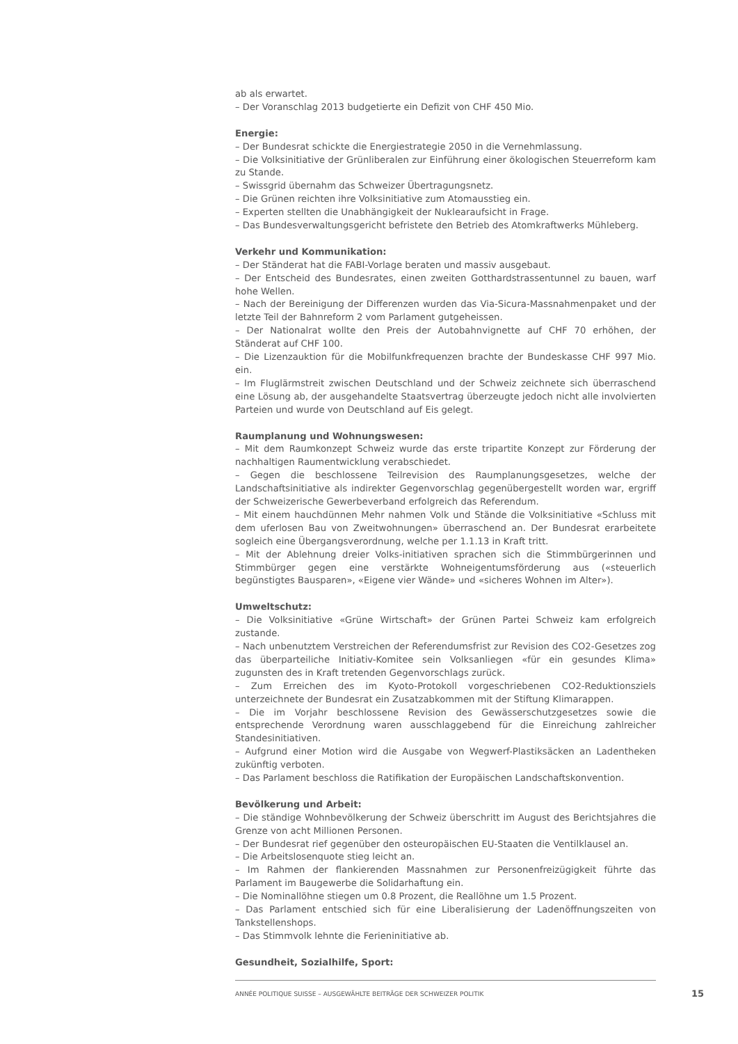ab als erwartet.
– Der Voranschlag 2013 budgetierte ein Defizit von CHF 450 Mio.
Energie:
– Der Bundesrat schickte die Energiestrategie 2050 in die Vernehmlassung.
– Die Volksinitiative der Grünliberalen zur Einführung einer ökologischen Steuerreform kam zu Stande.
– Swissgrid übernahm das Schweizer Übertragungsnetz.
– Die Grünen reichten ihre Volksinitiative zum Atomausstieg ein.
– Experten stellten die Unabhängigkeit der Nuklearaufsicht in Frage.
– Das Bundesverwaltungsgericht befristete den Betrieb des Atomkraftwerks Mühleberg.
Verkehr und Kommunikation:
– Der Ständerat hat die FABI-Vorlage beraten und massiv ausgebaut.
– Der Entscheid des Bundesrates, einen zweiten Gotthardstrassentunnel zu bauen, warf hohe Wellen.
– Nach der Bereinigung der Differenzen wurden das Via-Sicura-Massnahmenpaket und der letzte Teil der Bahnreform 2 vom Parlament gutgeheissen.
– Der Nationalrat wollte den Preis der Autobahnvignette auf CHF 70 erhöhen, der Ständerat auf CHF 100.
– Die Lizenzauktion für die Mobilfunkfrequenzen brachte der Bundeskasse CHF 997 Mio. ein.
– Im Fluglärmstreit zwischen Deutschland und der Schweiz zeichnete sich überraschend eine Lösung ab, der ausgehandelte Staatsvertrag überzeugte jedoch nicht alle involvierten Parteien und wurde von Deutschland auf Eis gelegt.
Raumplanung und Wohnungswesen:
– Mit dem Raumkonzept Schweiz wurde das erste tripartite Konzept zur Förderung der nachhaltigen Raumentwicklung verabschiedet.
– Gegen die beschlossene Teilrevision des Raumplanungsgesetzes, welche der Landschaftsinitiative als indirekter Gegenvorschlag gegenübergestellt worden war, ergriff der Schweizerische Gewerbeverband erfolgreich das Referendum.
– Mit einem hauchdünnen Mehr nahmen Volk und Stände die Volksinitiative «Schluss mit dem uferlosen Bau von Zweitwohnungen» überraschend an. Der Bundesrat erarbeitete sogleich eine Übergangsverordnung, welche per 1.1.13 in Kraft tritt.
– Mit der Ablehnung dreier Volks-initiativen sprachen sich die Stimmbürgerinnen und Stimmbürger gegen eine verstärkte Wohneigentumsförderung aus («steuerlich begünstigtes Bausparen», «Eigene vier Wände» und «sicheres Wohnen im Alter»).
Umweltschutz:
– Die Volksinitiative «Grüne Wirtschaft» der Grünen Partei Schweiz kam erfolgreich zustande.
– Nach unbenutztem Verstreichen der Referendumsfrist zur Revision des CO2-Gesetzes zog das überparteiliche Initiativ-Komitee sein Volksanliegen «für ein gesundes Klima» zugunsten des in Kraft tretenden Gegenvorschlags zurück.
– Zum Erreichen des im Kyoto-Protokoll vorgeschriebenen CO2-Reduktionsziels unterzeichnete der Bundesrat ein Zusatzabkommen mit der Stiftung Klimarappen.
– Die im Vorjahr beschlossene Revision des Gewässerschutzgesetzes sowie die entsprechende Verordnung waren ausschlaggebend für die Einreichung zahlreicher Standesinitiativen.
– Aufgrund einer Motion wird die Ausgabe von Wegwerf-Plastiksäcken an Ladentheken zukünftig verboten.
– Das Parlament beschloss die Ratifikation der Europäischen Landschaftskonvention.
Bevölkerung und Arbeit:
– Die ständige Wohnbevölkerung der Schweiz überschritt im August des Berichtsjahres die Grenze von acht Millionen Personen.
– Der Bundesrat rief gegenüber den osteuropäischen EU-Staaten die Ventilklausel an.
– Die Arbeitslosenquote stieg leicht an.
– Im Rahmen der flankierenden Massnahmen zur Personenfreizügigkeit führte das Parlament im Baugewerbe die Solidarhaftung ein.
– Die Nominallöhne stiegen um 0.8 Prozent, die Reallöhne um 1.5 Prozent.
– Das Parlament entschied sich für eine Liberalisierung der Ladenöffnungszeiten von Tankstellenshops.
– Das Stimmvolk lehnte die Ferieninitiative ab.
Gesundheit, Sozialhilfe, Sport:
ANNÉE POLITIQUE SUISSE – AUSGEWÄHLTE BEITRÄGE DER SCHWEIZER POLITIK
15